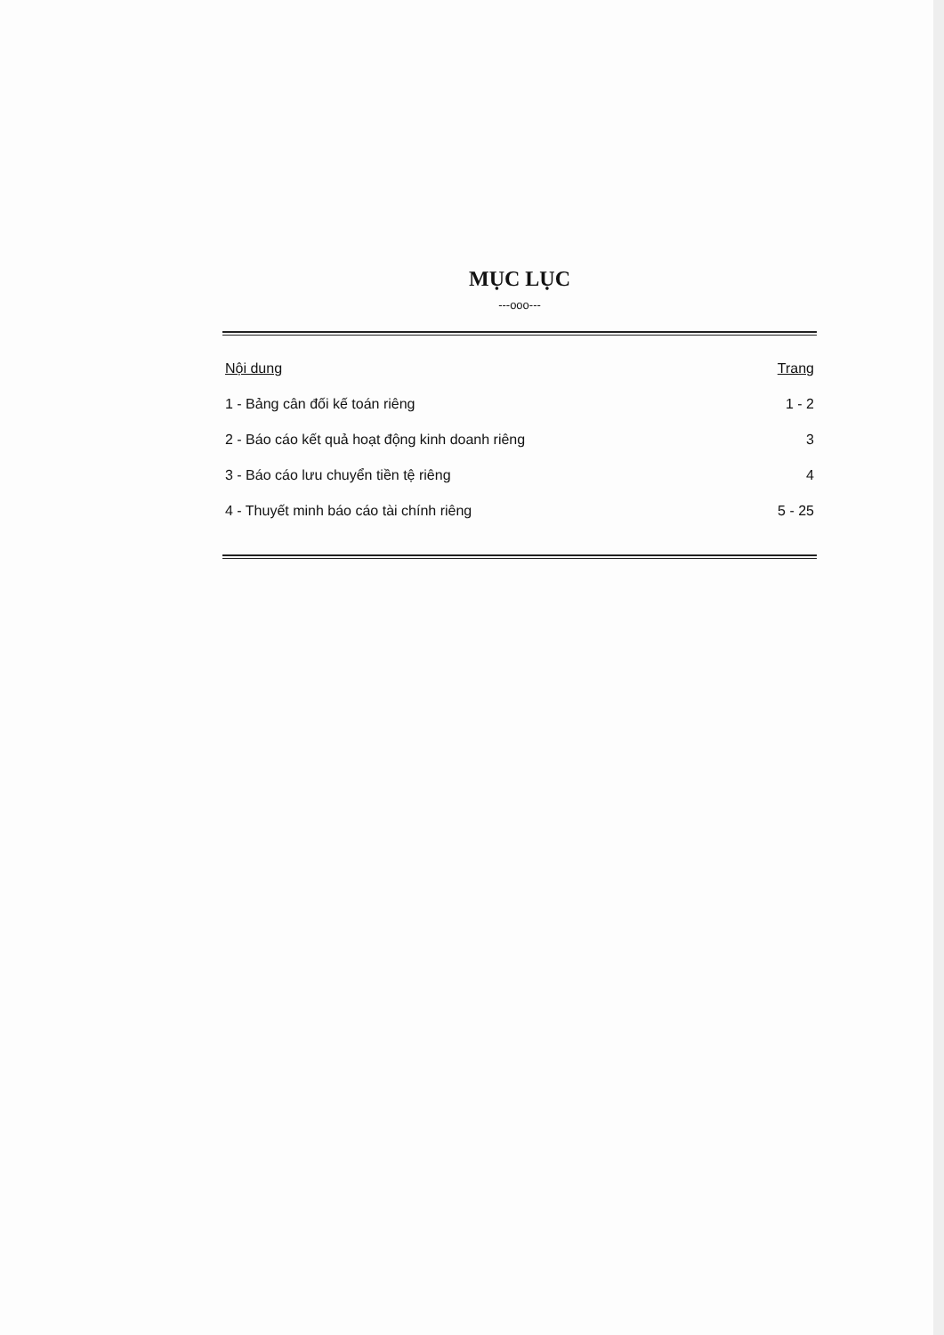MỤC LỤC
---ooo---
Nội dung Trang
1 - Bảng cân đối kế toán riêng 1 - 2
2 - Báo cáo kết quả hoạt động kinh doanh riêng 3
3 - Báo cáo lưu chuyển tiền tệ riêng 4
4 - Thuyết minh báo cáo tài chính riêng 5 - 25